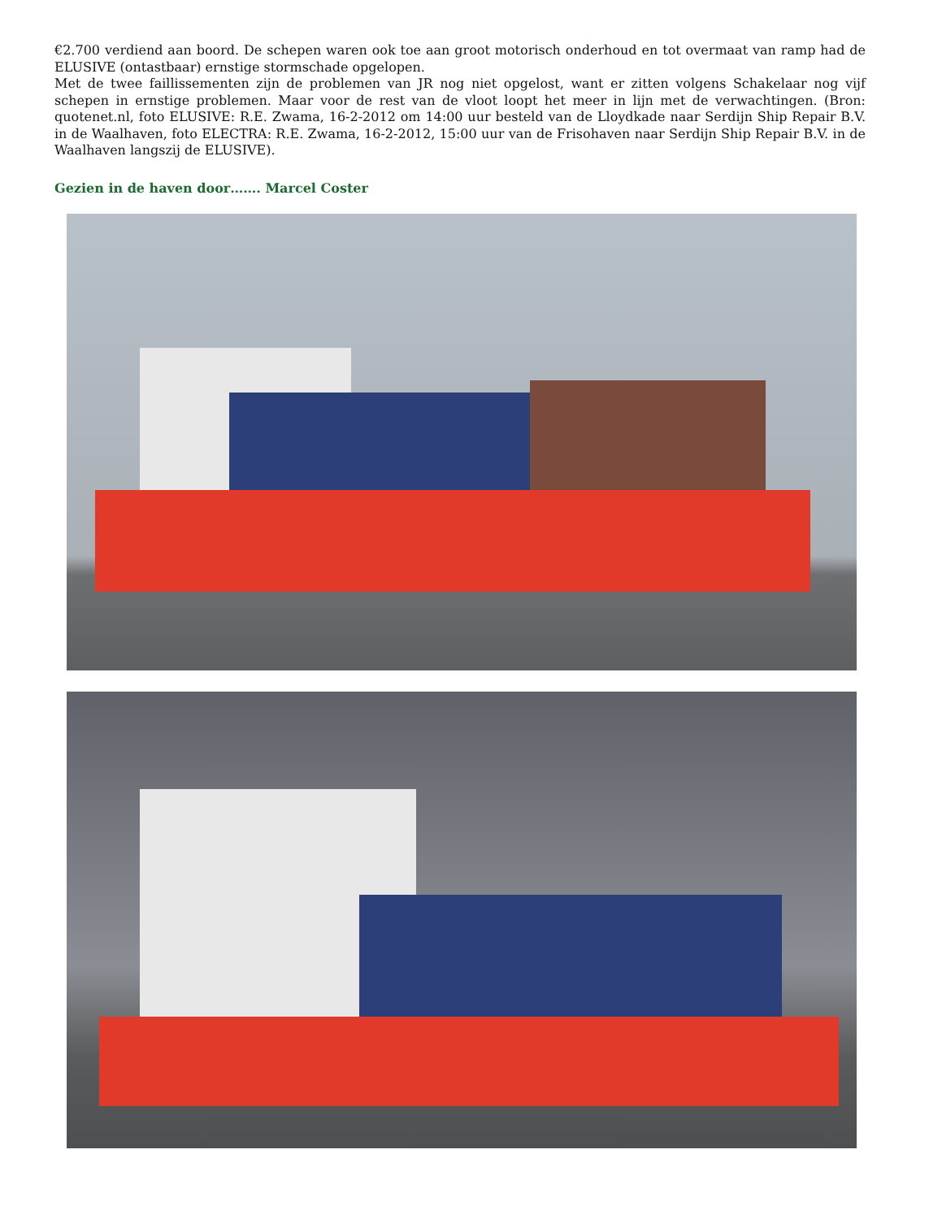€2.700 verdiend aan boord. De schepen waren ook toe aan groot motorisch onderhoud en tot overmaat van ramp had de ELUSIVE (ontastbaar) ernstige stormschade opgelopen.
Met de twee faillissementen zijn de problemen van JR nog niet opgelost, want er zitten volgens Schakelaar nog vijf schepen in ernstige problemen. Maar voor de rest van de vloot loopt het meer in lijn met de verwachtingen. (Bron: quotenet.nl, foto ELUSIVE: R.E. Zwama, 16-2-2012 om 14:00 uur besteld van de Lloydkade naar Serdijn Ship Repair B.V. in de Waalhaven, foto ELECTRA: R.E. Zwama, 16-2-2012, 15:00 uur van de Frisohaven naar Serdijn Ship Repair B.V. in de Waalhaven langszij de ELUSIVE).
Gezien in de haven door……. Marcel Coster